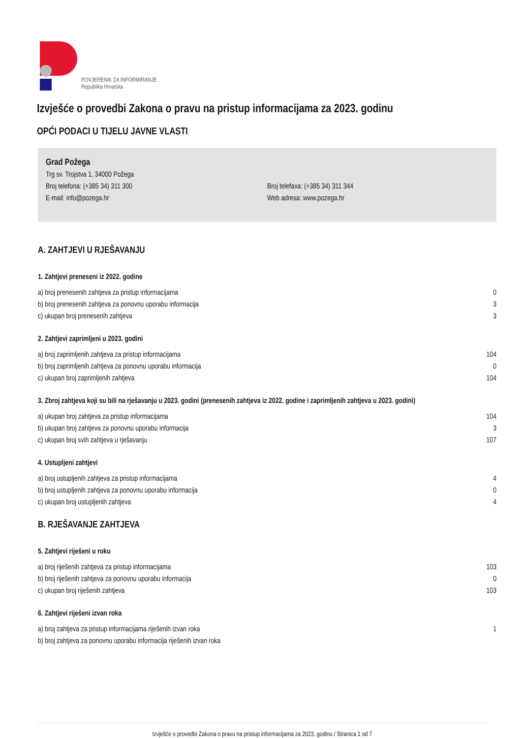POVJERENIK ZA INFORMIRANJE
Republika Hrvatska
Izvješće o provedbi Zakona o pravu na pristup informacijama za 2023. godinu
OPĆI PODACI U TIJELU JAVNE VLASTI
Grad Požega
Trg sv. Trojstva 1, 34000 Požega
Broj telefona: (+385 34) 311 300 Broj telefaxa: (+385 34) 311 344
E-mail: info@pozega.hr Web adresa: www.pozega.hr
A. ZAHTJEVI U RJEŠAVANJU
1. Zahtjevi preneseni iz 2022. godine
| a) broj prenesenih zahtjeva za pristup informacijama | 0 |
| b) broj prenesenih zahtjeva za ponovnu uporabu informacija | 3 |
| c) ukupan broj prenesenih zahtjeva | 3 |
2. Zahtjevi zaprimljeni u 2023. godini
| a) broj zaprimljenih zahtjeva za pristup informacijama | 104 |
| b) broj zaprimljenih zahtjeva za ponovnu uporabu informacija | 0 |
| c) ukupan broj zaprimljenih zahtjeva | 104 |
3. Zbroj zahtjeva koji su bili na rješavanju u 2023. godini (prenesenih zahtjeva iz 2022. godine i zaprimljenih zahtjeva u 2023. godini)
| a) ukupan broj zahtjeva za pristup informacijama | 104 |
| b) ukupan broj zahtjeva za ponovnu uporabu informacija | 3 |
| c) ukupan broj svih zahtjeva u rješavanju | 107 |
4. Ustupljeni zahtjevi
| a) broj ustupljenih zahtjeva za pristup informacijama | 4 |
| b) broj ustupljenih zahtjeva za ponovnu uporabu informacija | 0 |
| c) ukupan broj ustupljenih zahtjeva | 4 |
B. RJEŠAVANJE ZAHTJEVA
5. Zahtjevi riješeni u roku
| a) broj riješenih zahtjeva za pristup informacijama | 103 |
| b) broj riješenih zahtjeva za ponovnu uporabu informacija | 0 |
| c) ukupan broj riješenih zahtjeva | 103 |
6. Zahtjevi riješeni izvan roka
| a) broj zahtjeva za pristup informacijama riješenih izvan roka | 1 |
| b) broj zahtjeva za ponovnu uporabu informacija riješenih izvan roka | |
Izvješće o provedbi Zakona o pravu na pristup informacijama za 2023. godinu / Stranica 1 od 7